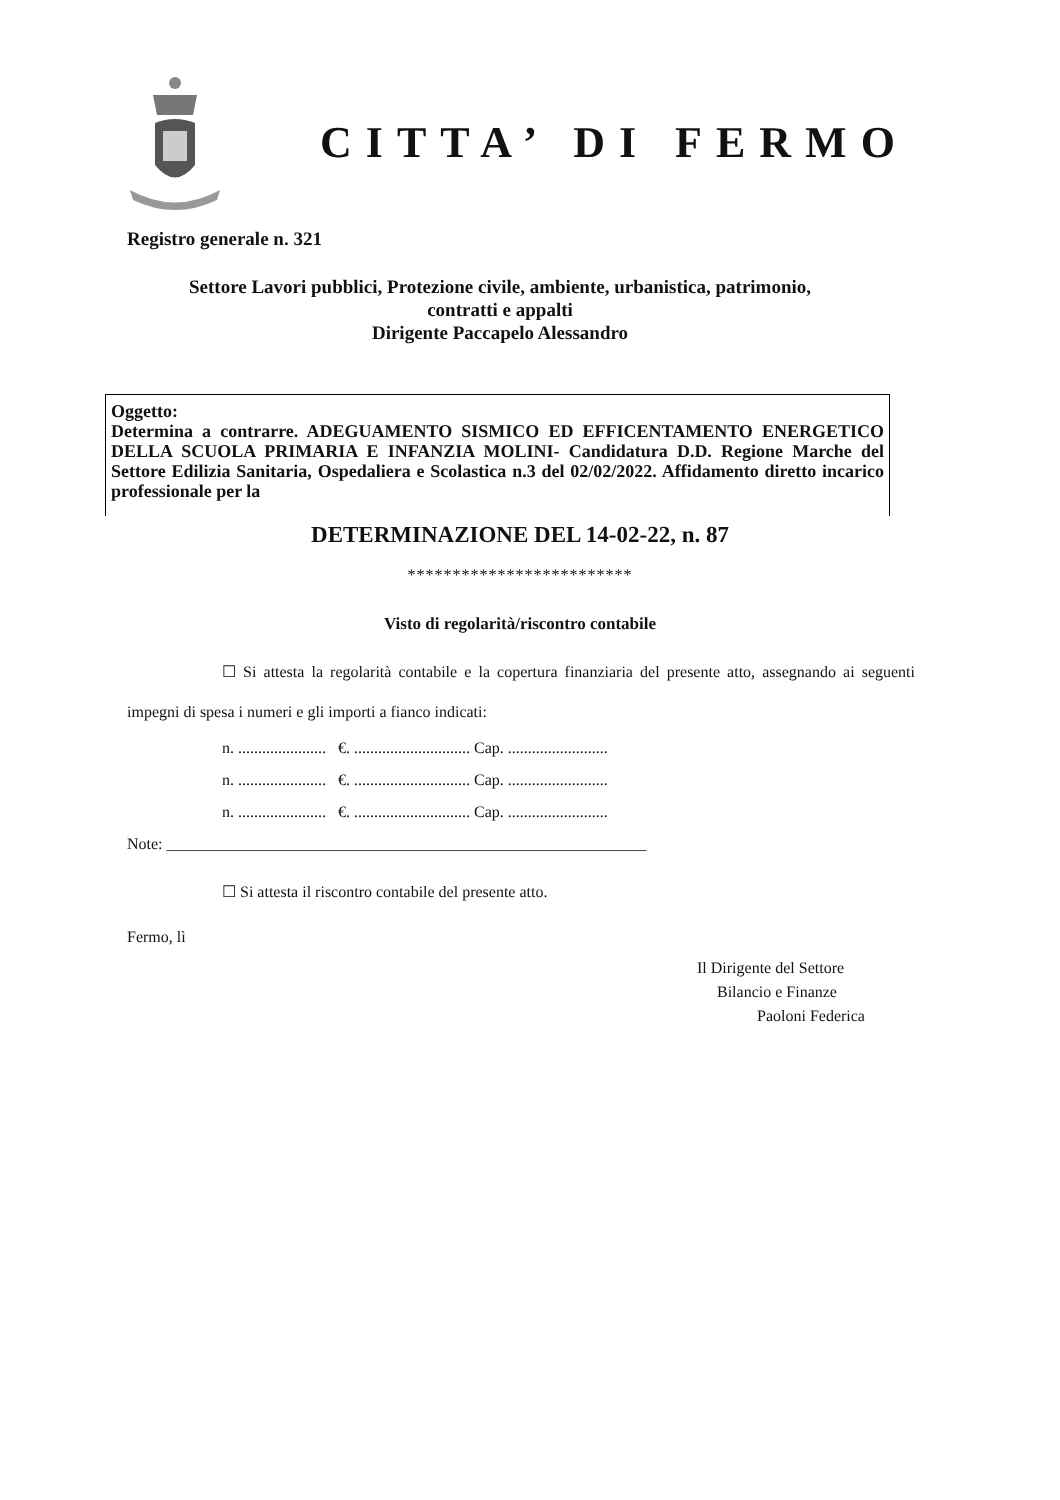CITTA’ DI FERMO
Registro generale n. 321
Settore Lavori pubblici, Protezione civile, ambiente, urbanistica, patrimonio,
contratti e appalti
Dirigente Paccapelo Alessandro
Oggetto:
Determina a contrarre. ADEGUAMENTO SISMICO ED EFFICENTAMENTO ENERGETICO DELLA SCUOLA PRIMARIA E INFANZIA MOLINI- Candidatura D.D. Regione Marche del Settore Edilizia Sanitaria, Ospedaliera e Scolastica n.3 del 02/02/2022. Affidamento diretto incarico professionale per la
DETERMINAZIONE DEL 14-02-22, n. 87
*************************
Visto di regolarità/riscontro contabile
☐ Si attesta la regolarità contabile e la copertura finanziaria del presente atto, assegnando ai seguenti impegni di spesa i numeri e gli importi a fianco indicati:
n. ...................... €. ............................. Cap. .........................
n. ...................... €. ............................. Cap. .........................
n. ...................... €. ............................. Cap. .........................
Note: ____________________________________________________________
☐ Si attesta il riscontro contabile del presente atto.
Fermo, lì
Il Dirigente del Settore
Bilancio e Finanze
Paoloni Federica